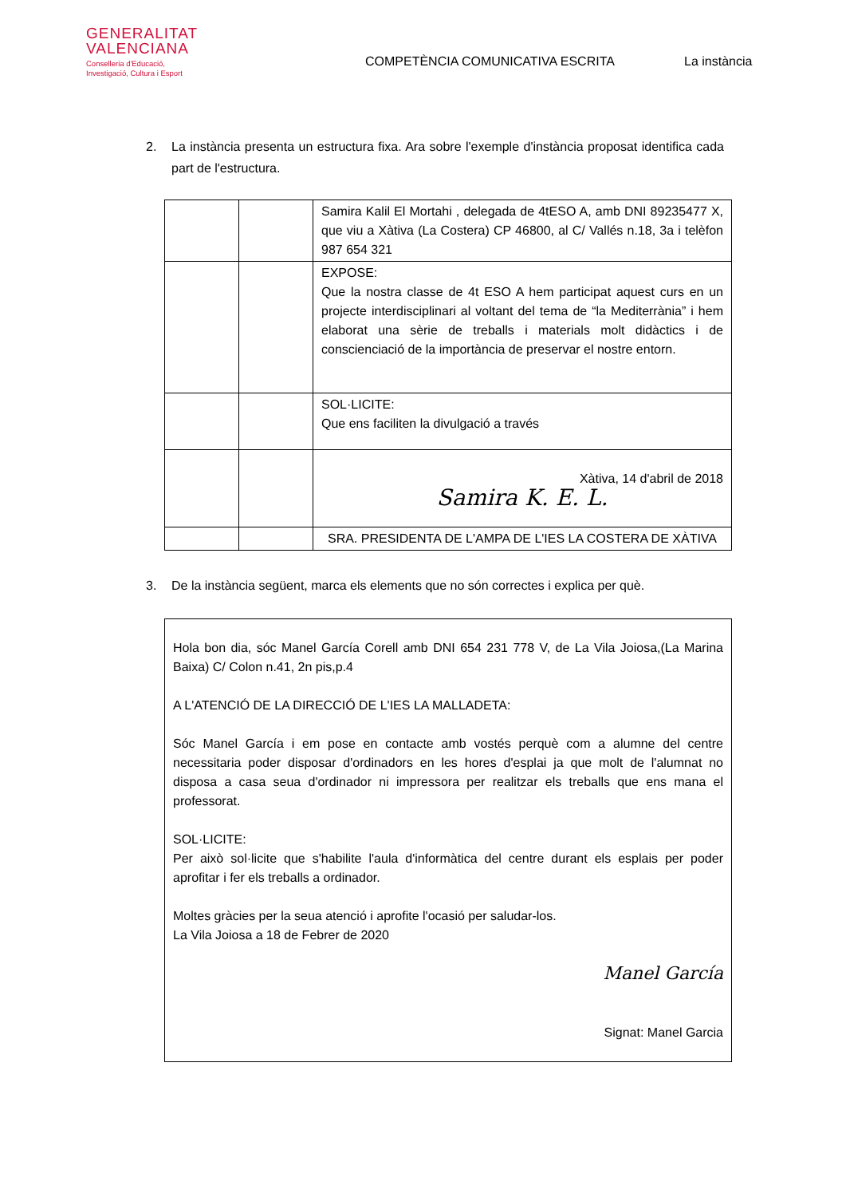GENERALITAT
VALENCIANA
Conselleria d'Educació,
Investigació, Cultura i Esport
COMPETÈNCIA COMUNICATIVA ESCRITA La instància
2. La instància presenta un estructura fixa. Ara sobre l'exemple d'instància proposat identifica cada part de l'estructura.
| | | Samira Kalil El Mortahi , delegada de 4tESO A, amb DNI 89235477 X, que viu a Xàtiva (La Costera) CP 46800, al C/ Vallés n.18, 3a i telèfon 987 654 321 |
| | | EXPOSE: Que la nostra classe de 4t ESO A hem participat aquest curs en un projecte interdisciplinari al voltant del tema de “la Mediterrània” i hem elaborat una sèrie de treballs i materials molt didàctics i de conscienciació de la importància de preservar el nostre entorn. |
| | | SOL·LICITE: Que ens faciliten la divulgació a través |
| | | Xàtiva, 14 d'abril de 2018 Samira K. E. L. |
| | | SRA. PRESIDENTA DE L'AMPA DE L'IES LA COSTERA DE XÀTIVA |
3. De la instància següent, marca els elements que no són correctes i explica per què.
Hola bon dia, sóc Manel García Corell amb DNI 654 231 778 V, de La Vila Joiosa,(La Marina Baixa) C/ Colon n.41, 2n pis,p.4
A L'ATENCIÓ DE LA DIRECCIÓ DE L'IES LA MALLADETA:
Sóc Manel García i em pose en contacte amb vostés perquè com a alumne del centre necessitaria poder disposar d'ordinadors en les hores d'esplai ja que molt de l'alumnat no disposa a casa seua d'ordinador ni impressora per realitzar els treballs que ens mana el professorat.
SOL·LICITE:
Per això sol·licite que s'habilite l'aula d'informàtica del centre durant els esplais per poder aprofitar i fer els treballs a ordinador.
Moltes gràcies per la seua atenció i aprofite l'ocasió per saludar-los.
La Vila Joiosa a 18 de Febrer de 2020
Manel García
Signat: Manel Garcia